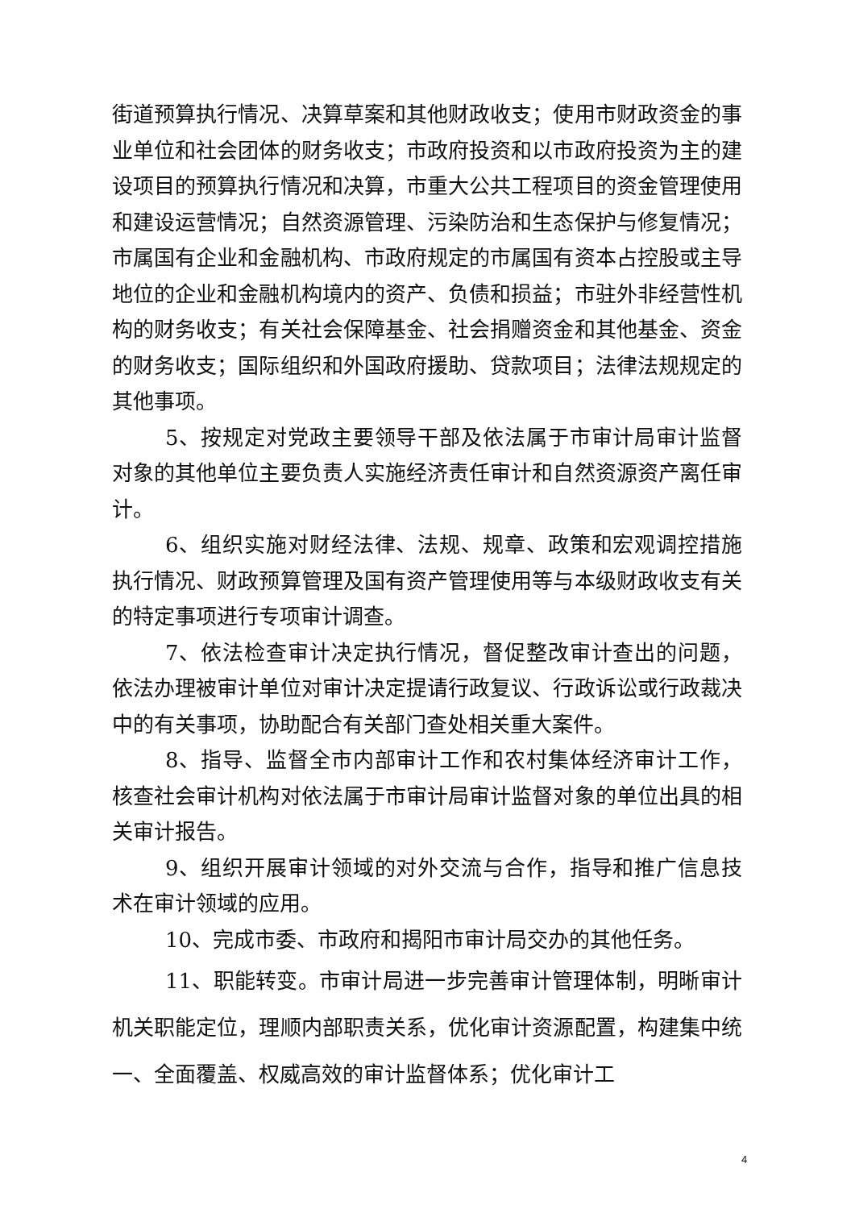街道预算执行情况、决算草案和其他财政收支；使用市财政资金的事业单位和社会团体的财务收支；市政府投资和以市政府投资为主的建设项目的预算执行情况和决算，市重大公共工程项目的资金管理使用和建设运营情况；自然资源管理、污染防治和生态保护与修复情况；市属国有企业和金融机构、市政府规定的市属国有资本占控股或主导地位的企业和金融机构境内的资产、负债和损益；市驻外非经营性机构的财务收支；有关社会保障基金、社会捐赠资金和其他基金、资金的财务收支；国际组织和外国政府援助、贷款项目；法律法规规定的其他事项。
5、按规定对党政主要领导干部及依法属于市审计局审计监督对象的其他单位主要负责人实施经济责任审计和自然资源资产离任审计。
6、组织实施对财经法律、法规、规章、政策和宏观调控措施执行情况、财政预算管理及国有资产管理使用等与本级财政收支有关的特定事项进行专项审计调查。
7、依法检查审计决定执行情况，督促整改审计查出的问题，依法办理被审计单位对审计决定提请行政复议、行政诉讼或行政裁决中的有关事项，协助配合有关部门查处相关重大案件。
8、指导、监督全市内部审计工作和农村集体经济审计工作，核查社会审计机构对依法属于市审计局审计监督对象的单位出具的相关审计报告。
9、组织开展审计领域的对外交流与合作，指导和推广信息技术在审计领域的应用。
10、完成市委、市政府和揭阳市审计局交办的其他任务。
11、职能转变。市审计局进一步完善审计管理体制，明晰审计机关职能定位，理顺内部职责关系，优化审计资源配置，构建集中统一、全面覆盖、权威高效的审计监督体系；优化审计工
4